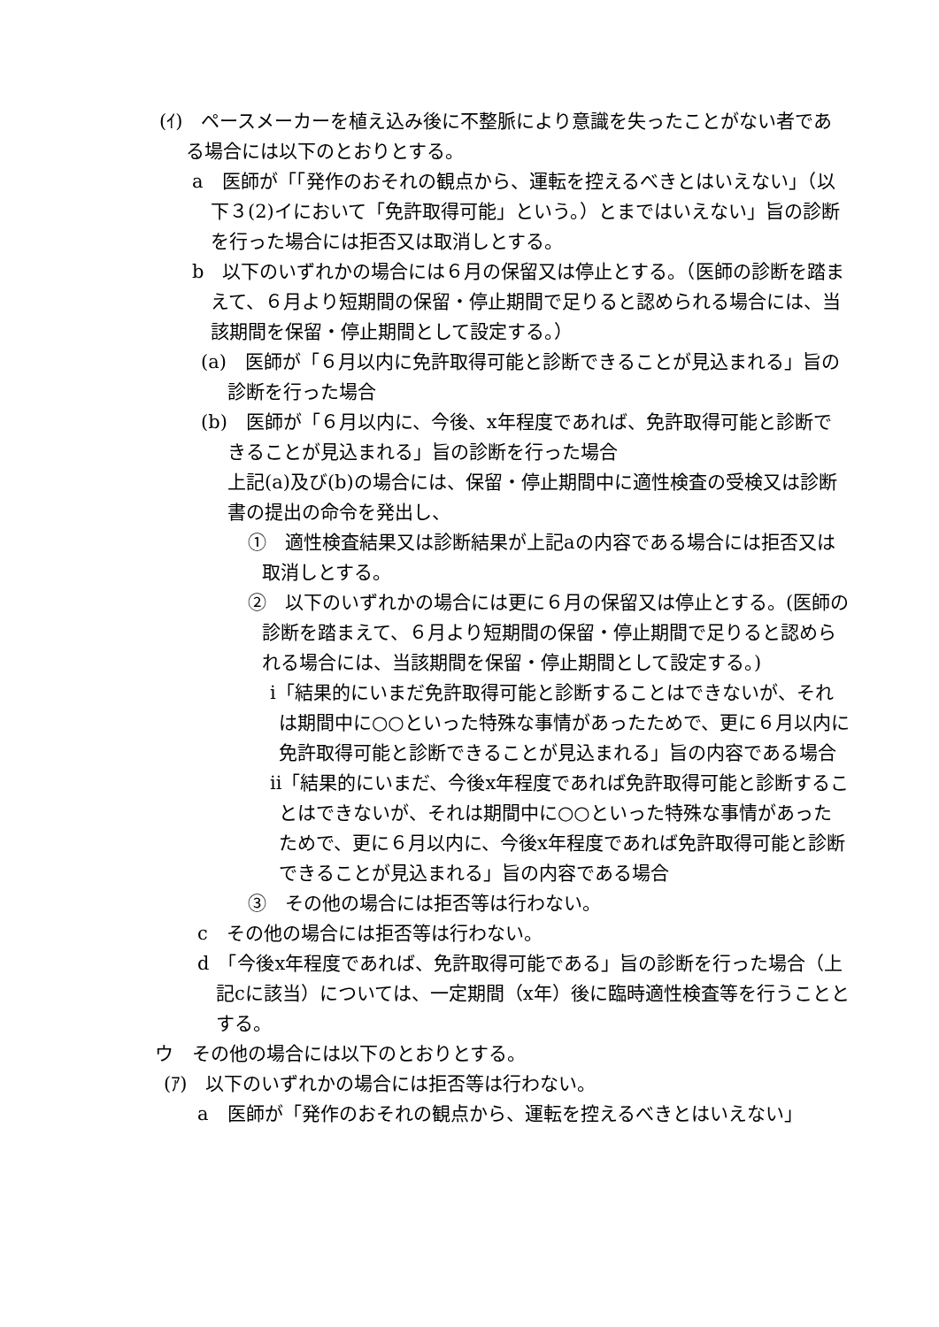(ｲ)　ペースメーカーを植え込み後に不整脈により意識を失ったことがない者である場合には以下のとおりとする。
a　医師が「「発作のおそれの観点から、運転を控えるべきとはいえない」（以下３(2)イにおいて「免許取得可能」という。）とまではいえない」旨の診断を行った場合には拒否又は取消しとする。
b　以下のいずれかの場合には６月の保留又は停止とする。（医師の診断を踏まえて、６月より短期間の保留・停止期間で足りると認められる場合には、当該期間を保留・停止期間として設定する。）
(a)　医師が「６月以内に免許取得可能と診断できることが見込まれる」旨の診断を行った場合
(b)　医師が「６月以内に、今後、x年程度であれば、免許取得可能と診断できることが見込まれる」旨の診断を行った場合
上記(a)及び(b)の場合には、保留・停止期間中に適性検査の受検又は診断書の提出の命令を発出し、
①　適性検査結果又は診断結果が上記aの内容である場合には拒否又は取消しとする。
②　以下のいずれかの場合には更に６月の保留又は停止とする。(医師の診断を踏まえて、６月より短期間の保留・停止期間で足りると認められる場合には、当該期間を保留・停止期間として設定する。)
ⅰ「結果的にいまだ免許取得可能と診断することはできないが、それは期間中に○○といった特殊な事情があったためで、更に６月以内に免許取得可能と診断できることが見込まれる」旨の内容である場合
ⅱ「結果的にいまだ、今後x年程度であれば免許取得可能と診断することはできないが、それは期間中に○○といった特殊な事情があったためで、更に６月以内に、今後x年程度であれば免許取得可能と診断できることが見込まれる」旨の内容である場合
③　その他の場合には拒否等は行わない。
c　その他の場合には拒否等は行わない。
d　「今後x年程度であれば、免許取得可能である」旨の診断を行った場合（上記cに該当）については、一定期間（x年）後に臨時適性検査等を行うこととする。
ウ　その他の場合には以下のとおりとする。
(ｱ)　以下のいずれかの場合には拒否等は行わない。
a　医師が「発作のおそれの観点から、運転を控えるべきとはいえない」